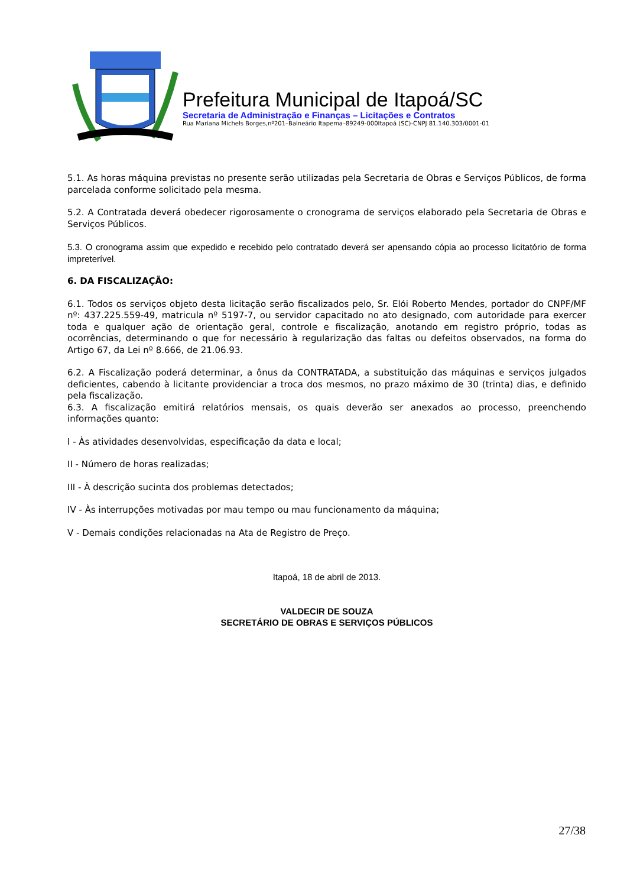Prefeitura Municipal de Itapoá/SC
Secretaria de Administração e Finanças – Licitações e Contratos
Rua Mariana Michels Borges,nº201–Balneário Itapema–89249-000Itapoá (SC)-CNPJ 81.140.303/0001-01
5.1. As horas máquina previstas no presente serão utilizadas pela Secretaria de Obras e Serviços Públicos, de forma parcelada conforme solicitado pela mesma.
5.2. A Contratada deverá obedecer rigorosamente o cronograma de serviços elaborado pela Secretaria de Obras e Serviços Públicos.
5.3. O cronograma assim que expedido e recebido pelo contratado deverá ser apensando cópia ao processo licitatório de forma impreterível.
6. DA FISCALIZAÇÃO:
6.1. Todos os serviços objeto desta licitação serão fiscalizados pelo, Sr. Elói Roberto Mendes, portador do CNPF/MF nº: 437.225.559-49, matricula nº 5197-7, ou servidor capacitado no ato designado, com autoridade para exercer toda e qualquer ação de orientação geral, controle e fiscalização, anotando em registro próprio, todas as ocorrências, determinando o que for necessário à regularização das faltas ou defeitos observados, na forma do Artigo 67, da Lei nº 8.666, de 21.06.93.
6.2. A Fiscalização poderá determinar, a ônus da CONTRATADA, a substituição das máquinas e serviços julgados deficientes, cabendo à licitante providenciar a troca dos mesmos, no prazo máximo de 30 (trinta) dias, e definido pela fiscalização.
6.3. A fiscalização emitirá relatórios mensais, os quais deverão ser anexados ao processo, preenchendo informações quanto:
I - Às atividades desenvolvidas, especificação da data e local;
II - Número de horas realizadas;
III - À descrição sucinta dos problemas detectados;
IV - Às interrupções motivadas por mau tempo ou mau funcionamento da máquina;
V - Demais condições relacionadas na Ata de Registro de Preço.
Itapoá, 18 de abril de 2013.
VALDECIR DE SOUZA
SECRETÁRIO DE OBRAS E SERVIÇOS PÚBLICOS
27/38